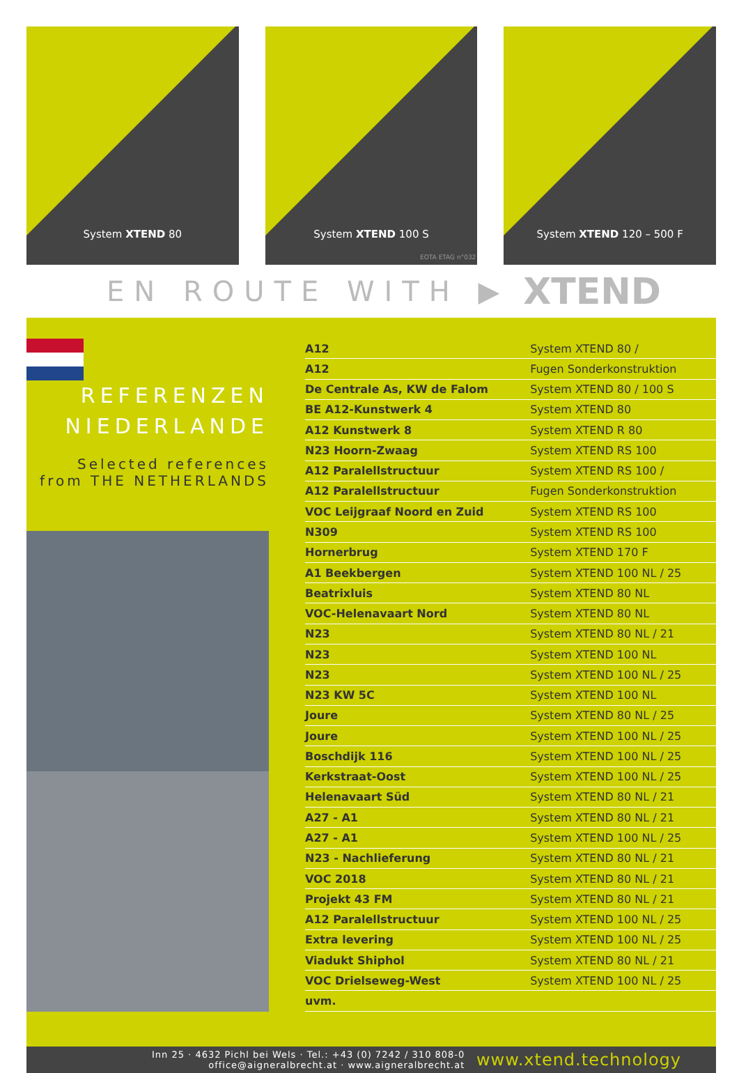System XTEND 80
System XTEND 100 S
EOTA ETAG n°032
System XTEND 120 – 500 F
EN ROUTE WITH ▶ XTEND
REFERENZEN
NIEDERLANDE
Selected references
from THE NETHERLANDS
| A12 | System XTEND 80 / |
| A12 | Fugen Sonderkonstruktion |
| De Centrale As, KW de Falom | System XTEND 80 / 100 S |
| BE A12-Kunstwerk 4 | System XTEND 80 |
| A12 Kunstwerk 8 | System XTEND R 80 |
| N23 Hoorn-Zwaag | System XTEND RS 100 |
| A12 Paralellstructuur | System XTEND RS 100 / |
| A12 Paralellstructuur | Fugen Sonderkonstruktion |
| VOC Leijgraaf Noord en Zuid | System XTEND RS 100 |
| N309 | System XTEND RS 100 |
| Hornerbrug | System XTEND 170 F |
| A1 Beekbergen | System XTEND 100 NL / 25 |
| Beatrixluis | System XTEND 80 NL |
| VOC-Helenavaart Nord | System XTEND 80 NL |
| N23 | System XTEND 80 NL / 21 |
| N23 | System XTEND 100 NL |
| N23 | System XTEND 100 NL / 25 |
| N23 KW 5C | System XTEND 100 NL |
| Joure | System XTEND 80 NL / 25 |
| Joure | System XTEND 100 NL / 25 |
| Boschdijk 116 | System XTEND 100 NL / 25 |
| Kerkstraat-Oost | System XTEND 100 NL / 25 |
| Helenavaart Süd | System XTEND 80 NL / 21 |
| A27 - A1 | System XTEND 80 NL / 21 |
| A27 - A1 | System XTEND 100 NL / 25 |
| N23 - Nachlieferung | System XTEND 80 NL / 21 |
| VOC 2018 | System XTEND 80 NL / 21 |
| Projekt 43 FM | System XTEND 80 NL / 21 |
| A12 Paralellstructuur | System XTEND 100 NL / 25 |
| Extra levering | System XTEND 100 NL / 25 |
| Viadukt Shiphol | System XTEND 80 NL / 21 |
| VOC Drielseweg-West | System XTEND 100 NL / 25 |
| uvm. | |
Inn 25 · 4632 Pichl bei Wels · Tel.: +43 (0) 7242 / 310 808-0
office@aigneralbrecht.at · www.aigneralbrecht.at
www.xtend.technology